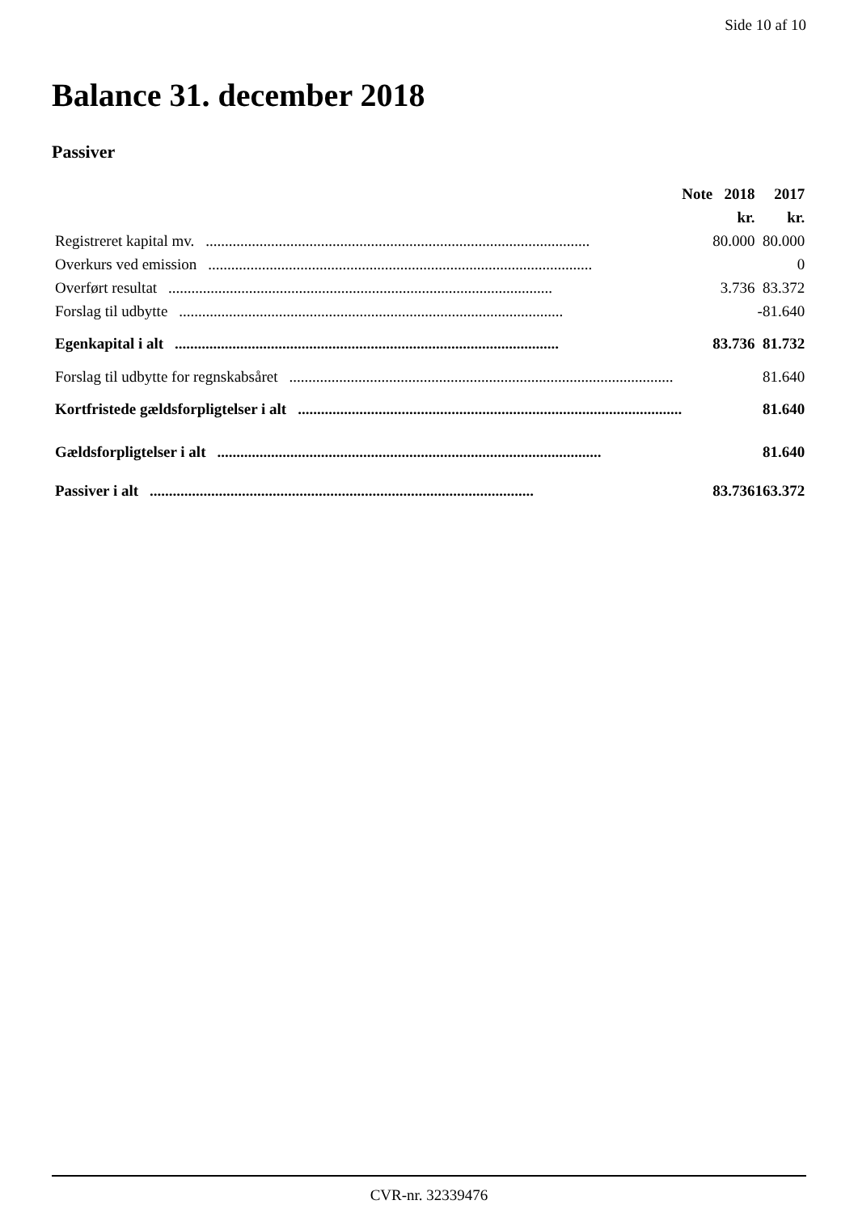Side 10 af 10
Balance 31. december 2018
Passiver
| | Note | 2018 | 2017 |
| --- | --- | --- | --- |
| | | kr. | kr. |
| Registreret kapital mv. .................................................................................................... | | 80.000 | 80.000 |
| Overkurs ved emission .................................................................................................... | | | 0 |
| Overført resultat .................................................................................................... | | 3.736 | 83.372 |
| Forslag til udbytte .................................................................................................... | | | -81.640 |
| Egenkapital i alt .................................................................................................... | | 83.736 | 81.732 |
| Forslag til udbytte for regnskabsåret .................................................................................................... | | | 81.640 |
| Kortfristede gældsforpligtelser i alt .................................................................................................... | | | 81.640 |
| Gældsforpligtelser i alt .................................................................................................... | | | 81.640 |
| Passiver i alt .................................................................................................... | | 83.736 | 163.372 |
CVR-nr. 32339476